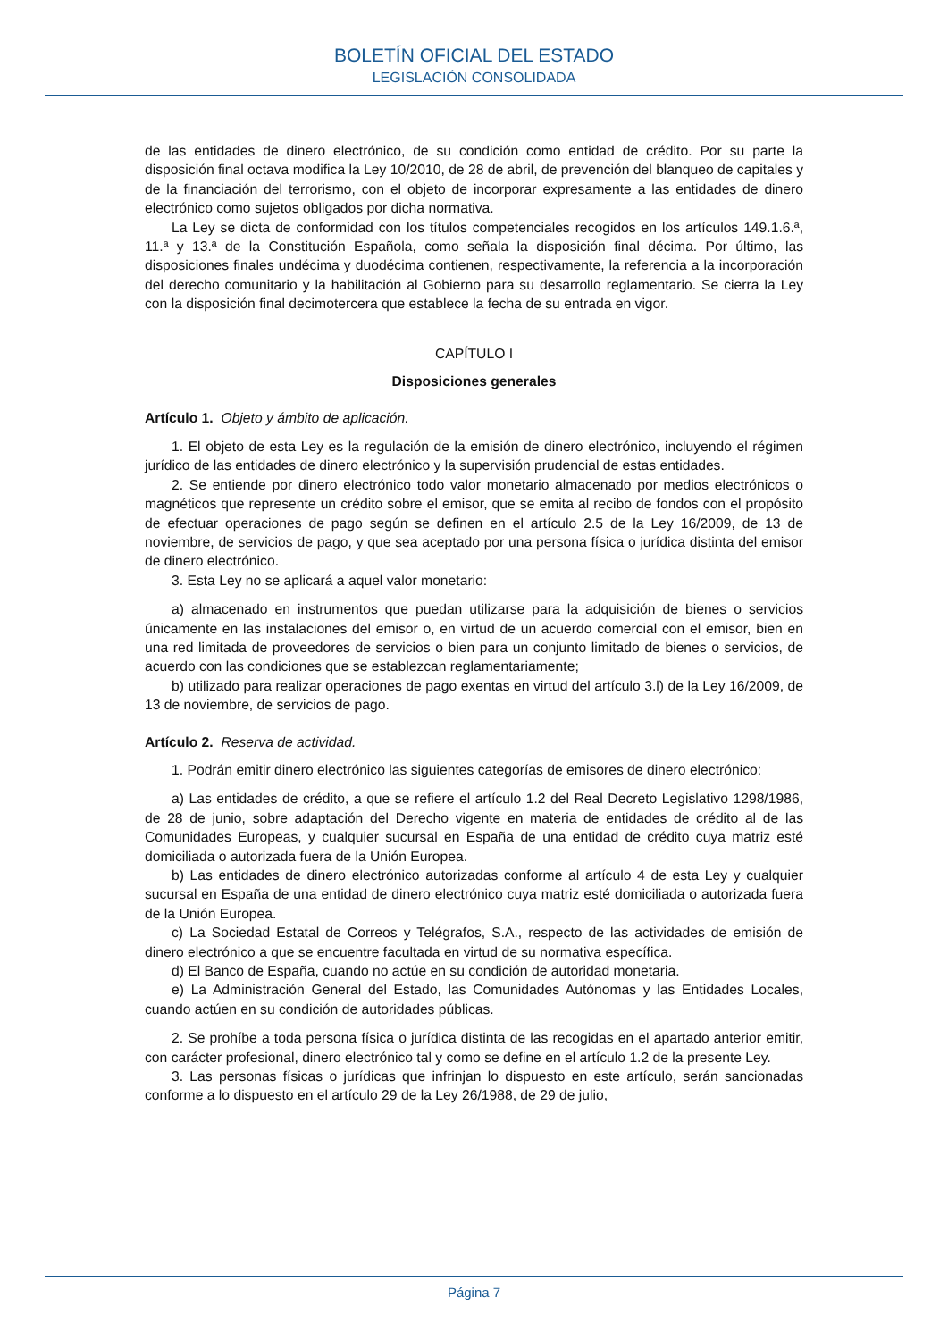BOLETÍN OFICIAL DEL ESTADO
LEGISLACIÓN CONSOLIDADA
de las entidades de dinero electrónico, de su condición como entidad de crédito. Por su parte la disposición final octava modifica la Ley 10/2010, de 28 de abril, de prevención del blanqueo de capitales y de la financiación del terrorismo, con el objeto de incorporar expresamente a las entidades de dinero electrónico como sujetos obligados por dicha normativa.
La Ley se dicta de conformidad con los títulos competenciales recogidos en los artículos 149.1.6.ª, 11.ª y 13.ª de la Constitución Española, como señala la disposición final décima. Por último, las disposiciones finales undécima y duodécima contienen, respectivamente, la referencia a la incorporación del derecho comunitario y la habilitación al Gobierno para su desarrollo reglamentario. Se cierra la Ley con la disposición final decimotercera que establece la fecha de su entrada en vigor.
CAPÍTULO I
Disposiciones generales
Artículo 1. Objeto y ámbito de aplicación.
1. El objeto de esta Ley es la regulación de la emisión de dinero electrónico, incluyendo el régimen jurídico de las entidades de dinero electrónico y la supervisión prudencial de estas entidades.
2. Se entiende por dinero electrónico todo valor monetario almacenado por medios electrónicos o magnéticos que represente un crédito sobre el emisor, que se emita al recibo de fondos con el propósito de efectuar operaciones de pago según se definen en el artículo 2.5 de la Ley 16/2009, de 13 de noviembre, de servicios de pago, y que sea aceptado por una persona física o jurídica distinta del emisor de dinero electrónico.
3. Esta Ley no se aplicará a aquel valor monetario:
a) almacenado en instrumentos que puedan utilizarse para la adquisición de bienes o servicios únicamente en las instalaciones del emisor o, en virtud de un acuerdo comercial con el emisor, bien en una red limitada de proveedores de servicios o bien para un conjunto limitado de bienes o servicios, de acuerdo con las condiciones que se establezcan reglamentariamente;
b) utilizado para realizar operaciones de pago exentas en virtud del artículo 3.l) de la Ley 16/2009, de 13 de noviembre, de servicios de pago.
Artículo 2. Reserva de actividad.
1. Podrán emitir dinero electrónico las siguientes categorías de emisores de dinero electrónico:
a) Las entidades de crédito, a que se refiere el artículo 1.2 del Real Decreto Legislativo 1298/1986, de 28 de junio, sobre adaptación del Derecho vigente en materia de entidades de crédito al de las Comunidades Europeas, y cualquier sucursal en España de una entidad de crédito cuya matriz esté domiciliada o autorizada fuera de la Unión Europea.
b) Las entidades de dinero electrónico autorizadas conforme al artículo 4 de esta Ley y cualquier sucursal en España de una entidad de dinero electrónico cuya matriz esté domiciliada o autorizada fuera de la Unión Europea.
c) La Sociedad Estatal de Correos y Telégrafos, S.A., respecto de las actividades de emisión de dinero electrónico a que se encuentre facultada en virtud de su normativa específica.
d) El Banco de España, cuando no actúe en su condición de autoridad monetaria.
e) La Administración General del Estado, las Comunidades Autónomas y las Entidades Locales, cuando actúen en su condición de autoridades públicas.
2. Se prohíbe a toda persona física o jurídica distinta de las recogidas en el apartado anterior emitir, con carácter profesional, dinero electrónico tal y como se define en el artículo 1.2 de la presente Ley.
3. Las personas físicas o jurídicas que infrinjan lo dispuesto en este artículo, serán sancionadas conforme a lo dispuesto en el artículo 29 de la Ley 26/1988, de 29 de julio,
Página 7